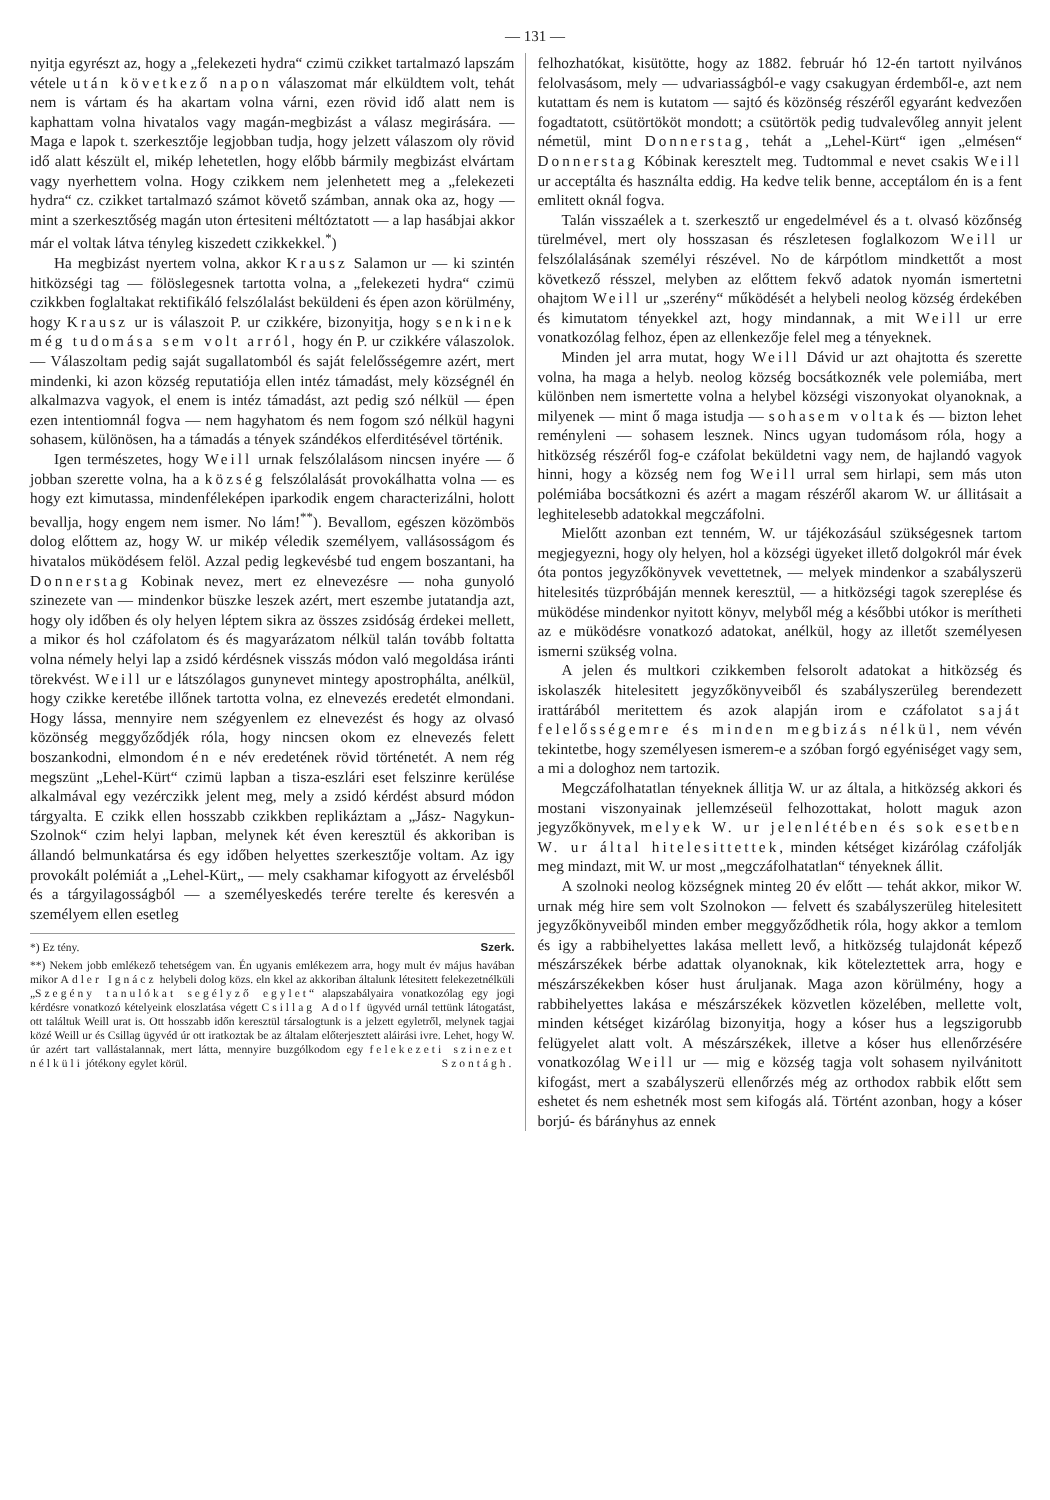— 131 —
nyitja egyrészt az, hogy a „felekezeti hydra“ czimü czikket tartalmazó lapszám vétele után következő napon válaszomat már elküldtem volt, tehát nem is vártam és ha akartam volna várni, ezen rövid idő alatt nem is kaphattam volna hivatalos vagy magán-megbizást a válasz megirására. — Maga e lapok t. szerkesztője legjobban tudja, hogy jelzett válaszom oly rövid idő alatt készült el, mikép lehetetlen, hogy előbb bármily megbizást elvártam vagy nyerhettem volna. Hogy czikkem nem jelenhetett meg a „felekezeti hydra“ cz. czikket tartalmazó számot követő számban, annak oka az, hogy — mint a szerkesztőség magán uton értesiteni méltóztatott — a lap hasábjai akkor már el voltak látva tényleg kiszedett czikkekkel.<sup>*</sup>)
Ha megbizást nyertem volna, akkor Krausz Salamon ur — ki szintén hitközségi tag — fölöslegesnek tartotta volna, a „felekezeti hydra“ czimü czikkben foglaltakat rektifikáló felszólalást beküldeni és épen azon körülmény, hogy Krausz ur is válaszoit P. ur czikkére, bizonyitja, hogy senkinek még tudomása sem volt arról, hogy én P. ur czikkére válaszolok. — Válaszoltam pedig saját sugallatomból és saját felelősségemre azért, mert mindenki, ki azon község reputatiója ellen intéz támadást, mely községnél én alkalmazva vagyok, el enem is intéz támadást, azt pedig szó nélkül — épen ezen intentiomnál fogva — nem hagyhatom és nem fogom szó nélkül hagyni sohasem, különösen, ha a támadás a tények szándékos elferditésével történik.
Igen természetes, hogy Weill urnak felszólalásom nincsen inyére — ő jobban szerette volna, ha a község felszólalását provokálhatta volna — es hogy ezt kimutassa, mindenféleképen iparkodik engem characterizálni, holott bevallja, hogy engem nem ismer. No lám!<sup>**</sup>). Bevallom, egészen közömbös dolog előttem az, hogy W. ur mikép véledik személyem, vallásosságom és hivatalos müködésem felöl. Azzal pedig legkevésbé tud engem boszantani, ha Donnerstag Kobinak nevez, mert ez elnevezésre — noha gunyoló szinezete van — mindenkor büszke leszek azért, mert eszembe jutatandja azt, hogy oly időben és oly helyen léptem sikra az összes zsidóság érdekei mellett, a mikor és hol czáfolatom és és magyarázatom nélkül talán tovább foltatta volna némely helyi lap a zsidó kérdésnek visszás módon való megoldása iránti törekvést. Weill ur e látszólagos gunynevet mintegy apostrophálta, anélkül, hogy czikke keretébe illőnek tartotta volna, ez elnevezés eredetét elmondani. Hogy lássa, mennyire nem szégyenlem ez elnevezést és hogy az olvasó közönség meggyőződjék róla, hogy nincsen okom ez elnevezés felett boszankodni, elmondom én e név eredetének rövid történetét. A nem rég megszünt „Lehel-Kürt“ czimü lapban a tisza-eszlári eset felszinre kerülése alkalmával egy vezérczikk jelent meg, mely a zsidó kérdést absurd módon tárgyalta. E czikk ellen hosszabb czikkben replikáztam a „Jász- Nagykun-Szolnok“ czim helyi lapban, melynek két éven keresztül és akkoriban is állandó belmunkatársa és egy időben helyettes szerkesztője voltam. Az igy provokált polémiát a „Lehel-Kürt„ — mely csakhamar kifogyott az érvelésből és a tárgyilagosságból — a személyeskedés terére terelte és keresvén a személyem ellen esetleg
*) Ez tény. Szerk.
**) Nekem jobb emlékező tehetségem van. Én ugyanis emlékezem arra, hogy mult év május havában mikor Adler Ignácz helybeli dolog közs. eln kkel az akkoriban általunk létesitett felekezetnélküli „Szegény tanulókat segélyző egylet“ alapszabályaira vonatkozólag egy jogi kérdésre vonatkozó kételyeink eloszlatása végett Csillag Adolf ügyvéd urnál tettünk látogatást, ott találtuk Weill urat is. Ott hosszabb időn keresztül társalogtunk is a jelzett egyletről, melynek tagjai közé Weill ur és Csillag ügyvéd úr ott iratkoztak be az általam előterjesztett aláirási ivre. Lehet, hogy W. úr azért tart vallástalannak, mert látta, mennyire buzgólkodom egy felekezeti szinezet nélküli jótékony egylet körül. Szontágh.
felhozhatókat, kisütötte, hogy az 1882. február hó 12-én tartott nyilvános felolvasásom, mely — udvariasságból-e vagy csakugyan érdemből-e, azt nem kutattam és nem is kutatom — sajtó és közönség részéről egyaránt kedvezően fogadtatott, csütörtököt mondott; a csütörtök pedig tudvalevőleg annyit jelent németül, mint Donnerstag, tehát a „Lehel-Kürt“ igen „elmésen“ Donnerstag Kóbinak keresztelt meg. Tudtommal e nevet csakis Weill ur acceptálta és használta eddig. Ha kedve telik benne, acceptálom én is a fent emlitett oknál fogva.
Talán visszaélek a t. szerkesztő ur engedelmével és a t. olvasó közőnség türelmével, mert oly hosszasan és részletesen foglalkozom Weill ur felszólalásának személyi részével. No de kárpótlom mindkettőt a most következő résszel, melyben az előttem fekvő adatok nyomán ismertetni ohajtom Weill ur „szerény“ működését a helybeli neolog község érdekében és kimutatom tényekkel azt, hogy mindannak, a mit Weill ur erre vonatkozólag felhoz, épen az ellenkezője felel meg a tényeknek.
Minden jel arra mutat, hogy Weill Dávid ur azt ohajtotta és szerette volna, ha maga a helyb. neolog község bocsátkoznék vele polemiába, mert különben nem ismertette volna a helybel községi viszonyokat olyanoknak, a milyenek — mint ő maga istudja — sohasem voltak és — bizton lehet reményleni — sohasem lesznek. Nincs ugyan tudomásom róla, hogy a hitközség részéről fog-e czáfolat beküldetni vagy nem, de hajlandó vagyok hinni, hogy a község nem fog Weill urral sem hirlapi, sem más uton polémiába bocsátkozni és azért a magam részéről akarom W. ur állitásait a leghitelesebb adatokkal megczáfolni.
Mielőtt azonban ezt tenném, W. ur tájékozásául szükségesnek tartom megjegyezni, hogy oly helyen, hol a községi ügyeket illető dolgokról már évek óta pontos jegyzőkönyvek vevettetnek, — melyek mindenkor a szabályszerü hitelesités tüzpróbáján mennek keresztül, — a hitközségi tagok szereplése és müködése mindenkor nyitott könyv, melyből még a későbbi utókor is merítheti az e müködésre vonatkozó adatokat, anélkül, hogy az illetőt személyesen ismerni szükség volna.
A jelen és multkori czikkemben felsorolt adatokat a hitközség és iskolaszék hitelesitett jegyzőkönyveiből és szabályszerüleg berendezett irattárából meritettem és azok alapján irom e czáfolatot saját felelősségemre és minden megbizás nélkül, nem vévén tekintetbe, hogy személyesen ismerem-e a szóban forgó egyéniséget vagy sem, a mi a dologhoz nem tartozik.
Megczáfolhatatlan tényeknek állitja W. ur az általa, a hitközség akkori és mostani viszonyainak jellemzéseül felhozottakat, holott maguk azon jegyzőkönyvek, melyek W. ur jelenlétében és sok esetben W. ur által hitelesittettek, minden kétséget kizárólag czáfolják meg mindazt, mit W. ur most „megczáfolhatatlan“ tényeknek állit.
A szolnoki neolog községnek minteg 20 év előtt — tehát akkor, mikor W. urnak még hire sem volt Szolnokon — felvett és szabályszerüleg hitelesitett jegyzőkönyveiből minden ember meggyőződhetik róla, hogy akkor a temlom és igy a rabbihelyettes lakása mellett levő, a hitközség tulajdonát képező mészárszékek bérbe adattak olyanoknak, kik köteleztettek arra, hogy e mészárszékekben kóser hust áruljanak. Maga azon körülmény, hogy a rabbihelyettes lakása e mészárszékek közvetlen közelében, mellette volt, minden kétséget kizárólag bizonyitja, hogy a kóser hus a legszigorubb felügyelet alatt volt. A mészárszékek, illetve a kóser hus ellenőrzésére vonatkozólag Weill ur — mig e község tagja volt sohasem nyilvánitott kifogást, mert a szabályszerü ellenőrzés még az orthodox rabbik előtt sem eshetet és nem eshetnék most sem kifogás alá. Történt azonban, hogy a kóser borjú- és bárányhus az ennek